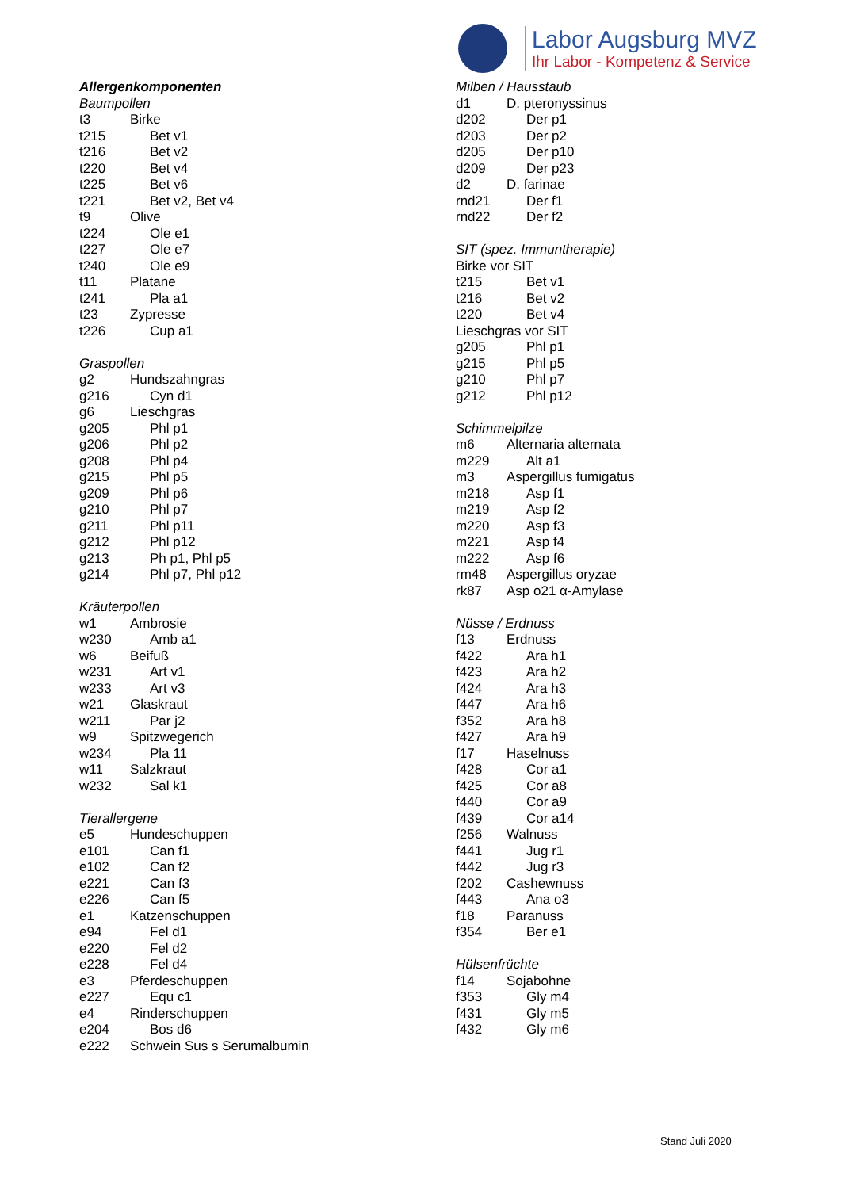Labor Augsburg MVZ
Ihr Labor - Kompetenz & Service
| Allergenkomponenten | |
| Baumpollen | |
| t3 | Birke |
| t215 | Bet v1 |
| t216 | Bet v2 |
| t220 | Bet v4 |
| t225 | Bet v6 |
| t221 | Bet v2, Bet v4 |
| t9 | Olive |
| t224 | Ole e1 |
| t227 | Ole e7 |
| t240 | Ole e9 |
| t11 | Platane |
| t241 | Pla a1 |
| t23 | Zypresse |
| t226 | Cup a1 |
| Graspollen | |
| g2 | Hundszahngras |
| g216 | Cyn d1 |
| g6 | Lieschgras |
| g205 | Phl p1 |
| g206 | Phl p2 |
| g208 | Phl p4 |
| g215 | Phl p5 |
| g209 | Phl p6 |
| g210 | Phl p7 |
| g211 | Phl p11 |
| g212 | Phl p12 |
| g213 | Ph p1, Phl p5 |
| g214 | Phl p7, Phl p12 |
| Kräuterpollen | |
| w1 | Ambrosie |
| w230 | Amb a1 |
| w6 | Beifuß |
| w231 | Art v1 |
| w233 | Art v3 |
| w21 | Glaskraut |
| w211 | Par j2 |
| w9 | Spitzwegerich |
| w234 | Pla 11 |
| w11 | Salzkraut |
| w232 | Sal k1 |
| Tierallergene | |
| e5 | Hundeschuppen |
| e101 | Can f1 |
| e102 | Can f2 |
| e221 | Can f3 |
| e226 | Can f5 |
| e1 | Katzenschuppen |
| e94 | Fel d1 |
| e220 | Fel d2 |
| e228 | Fel d4 |
| e3 | Pferdeschuppen |
| e227 | Equ c1 |
| e4 | Rinderschuppen |
| e204 | Bos d6 |
| e222 | Schwein Sus s Serumalbumin |
| Milben / Hausstaub | |
| d1 | D. pteronyssinus |
| d202 | Der p1 |
| d203 | Der p2 |
| d205 | Der p10 |
| d209 | Der p23 |
| d2 | D. farinae |
| rnd21 | Der f1 |
| rnd22 | Der f2 |
| SIT (spez. Immuntherapie) | |
| Birke vor SIT | |
| t215 | Bet v1 |
| t216 | Bet v2 |
| t220 | Bet v4 |
| Lieschgras vor SIT | |
| g205 | Phl p1 |
| g215 | Phl p5 |
| g210 | Phl p7 |
| g212 | Phl p12 |
| Schimmelpilze | |
| m6 | Alternaria alternata |
| m229 | Alt a1 |
| m3 | Aspergillus fumigatus |
| m218 | Asp f1 |
| m219 | Asp f2 |
| m220 | Asp f3 |
| m221 | Asp f4 |
| m222 | Asp f6 |
| rm48 | Aspergillus oryzae |
| rk87 | Asp o21 α-Amylase |
| Nüsse / Erdnuss | |
| f13 | Erdnuss |
| f422 | Ara h1 |
| f423 | Ara h2 |
| f424 | Ara h3 |
| f447 | Ara h6 |
| f352 | Ara h8 |
| f427 | Ara h9 |
| f17 | Haselnuss |
| f428 | Cor a1 |
| f425 | Cor a8 |
| f440 | Cor a9 |
| f439 | Cor a14 |
| f256 | Walnuss |
| f441 | Jug r1 |
| f442 | Jug r3 |
| f202 | Cashewnuss |
| f443 | Ana o3 |
| f18 | Paranuss |
| f354 | Ber e1 |
| Hülsenfrüchte | |
| f14 | Sojabohne |
| f353 | Gly m4 |
| f431 | Gly m5 |
| f432 | Gly m6 |
Stand Juli 2020